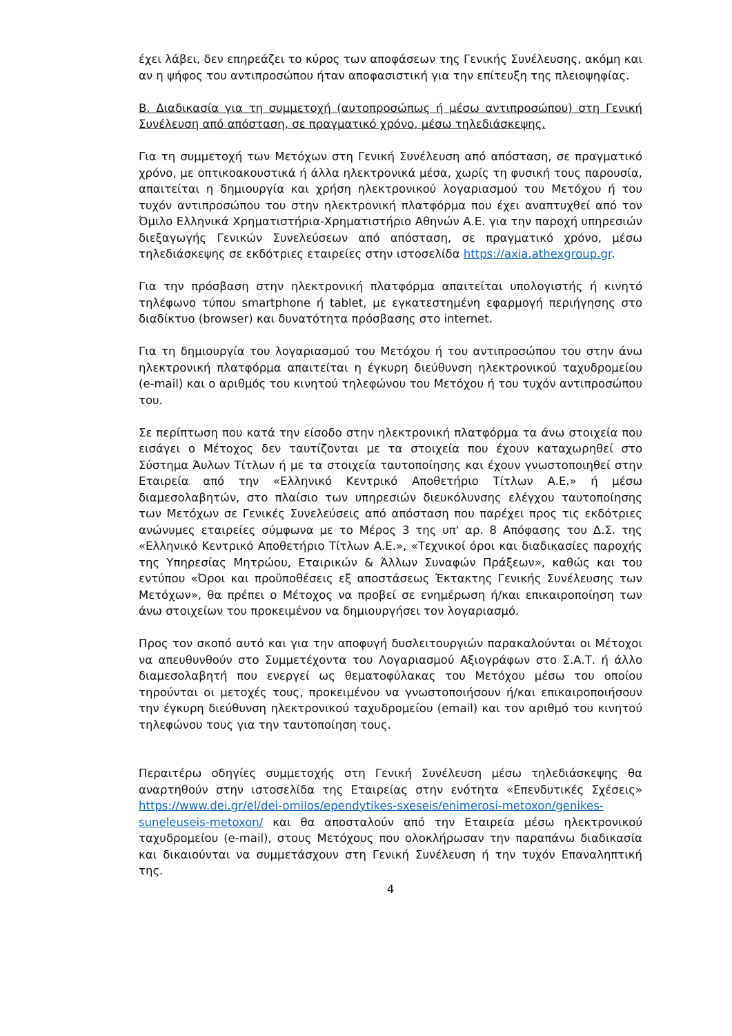έχει λάβει, δεν επηρεάζει το κύρος των αποφάσεων της Γενικής Συνέλευσης, ακόμη και αν η ψήφος του αντιπροσώπου ήταν αποφασιστική για την επίτευξη της πλειοψηφίας.
Β. Διαδικασία για τη συμμετοχή (αυτοπροσώπως ή μέσω αντιπροσώπου) στη Γενική Συνέλευση από απόσταση, σε πραγματικό χρόνο, μέσω τηλεδιάσκεψης.
Για τη συμμετοχή των Μετόχων στη Γενική Συνέλευση από απόσταση, σε πραγματικό χρόνο, με οπτικοακουστικά ή άλλα ηλεκτρονικά μέσα, χωρίς τη φυσική τους παρουσία, απαιτείται η δημιουργία και χρήση ηλεκτρονικού λογαριασμού του Μετόχου ή του τυχόν αντιπροσώπου του στην ηλεκτρονική πλατφόρμα που έχει αναπτυχθεί από τον Όμιλο Ελληνικά Χρηματιστήρια-Χρηματιστήριο Αθηνών Α.Ε. για την παροχή υπηρεσιών διεξαγωγής Γενικών Συνελεύσεων από απόσταση, σε πραγματικό χρόνο, μέσω τηλεδιάσκεψης σε εκδότριες εταιρείες στην ιστοσελίδα https://axia.athexgroup.gr.
Για την πρόσβαση στην ηλεκτρονική πλατφόρμα απαιτείται υπολογιστής ή κινητό τηλέφωνο τύπου smartphone ή tablet, με εγκατεστημένη εφαρμογή περιήγησης στο διαδίκτυο (browser) και δυνατότητα πρόσβασης στο internet.
Για τη δημιουργία του λογαριασμού του Μετόχου ή του αντιπροσώπου του στην άνω ηλεκτρονική πλατφόρμα απαιτείται η έγκυρη διεύθυνση ηλεκτρονικού ταχυδρομείου (e-mail) και ο αριθμός του κινητού τηλεφώνου του Μετόχου ή του τυχόν αντιπροσώπου του.
Σε περίπτωση που κατά την είσοδο στην ηλεκτρονική πλατφόρμα τα άνω στοιχεία που εισάγει ο Μέτοχος δεν ταυτίζονται με τα στοιχεία που έχουν καταχωρηθεί στο Σύστημα Άυλων Τίτλων ή με τα στοιχεία ταυτοποίησης και έχουν γνωστοποιηθεί στην Εταιρεία από την «Ελληνικό Κεντρικό Αποθετήριο Τίτλων Α.Ε.» ή μέσω διαμεσολαβητών, στο πλαίσιο των υπηρεσιών διευκόλυνσης ελέγχου ταυτοποίησης των Μετόχων σε Γενικές Συνελεύσεις από απόσταση που παρέχει προς τις εκδότριες ανώνυμες εταιρείες σύμφωνα με το Μέρος 3 της υπ' αρ. 8 Απόφασης του Δ.Σ. της «Ελληνικό Κεντρικό Αποθετήριο Τίτλων Α.Ε.», «Τεχνικοί όροι και διαδικασίες παροχής της Υπηρεσίας Μητρώου, Εταιρικών & Άλλων Συναφών Πράξεων», καθώς και του εντύπου «Όροι και προϋποθέσεις εξ αποστάσεως Έκτακτης Γενικής Συνέλευσης των Μετόχων», θα πρέπει ο Μέτοχος να προβεί σε ενημέρωση ή/και επικαιροποίηση των άνω στοιχείων του προκειμένου να δημιουργήσει τον λογαριασμό.
Προς τον σκοπό αυτό και για την αποφυγή δυσλειτουργιών παρακαλούνται οι Μέτοχοι να απευθυνθούν στο Συμμετέχοντα του Λογαριασμού Αξιογράφων στο Σ.Α.Τ. ή άλλο διαμεσολαβητή που ενεργεί ως θεματοφύλακας του Μετόχου μέσω του οποίου τηρούνται οι μετοχές τους, προκειμένου να γνωστοποιήσουν ή/και επικαιροποιήσουν την έγκυρη διεύθυνση ηλεκτρονικού ταχυδρομείου (email) και τον αριθμό του κινητού τηλεφώνου τους για την ταυτοποίηση τους.
Περαιτέρω οδηγίες συμμετοχής στη Γενική Συνέλευση μέσω τηλεδιάσκεψης θα αναρτηθούν στην ιστοσελίδα της Εταιρείας στην ενότητα «Επενδυτικές Σχέσεις» https://www.dei.gr/el/dei-omilos/ependytikes-sxeseis/enimerosi-metoxon/genikes-suneleuseis-metoxon/ και θα αποσταλούν από την Εταιρεία μέσω ηλεκτρονικού ταχυδρομείου (e-mail), στους Μετόχους που ολοκλήρωσαν την παραπάνω διαδικασία και δικαιούνται να συμμετάσχουν στη Γενική Συνέλευση ή την τυχόν Επαναληπτική της.
4